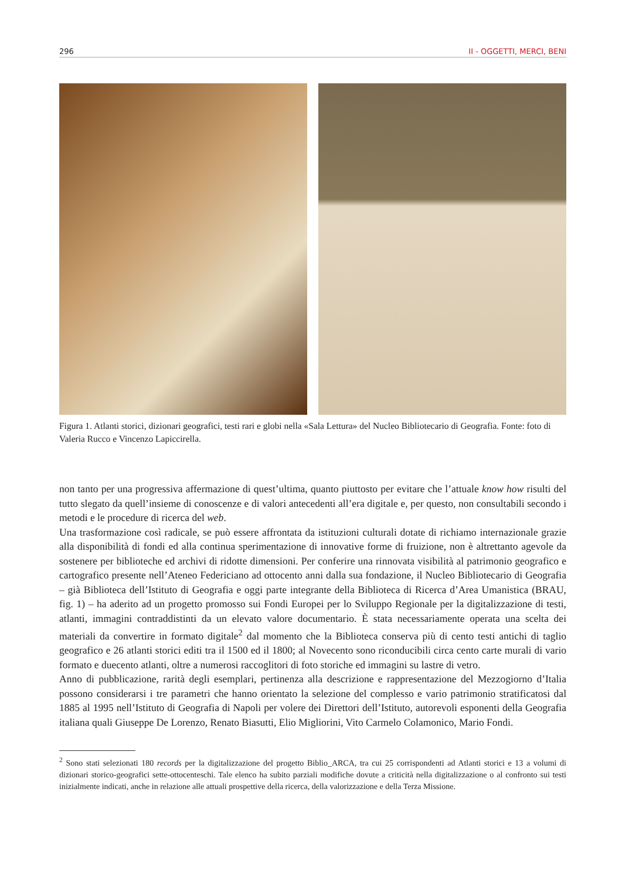296 II - OGGETTI, MERCI, BENI
Figura 1. Atlanti storici, dizionari geografici, testi rari e globi nella «Sala Lettura» del Nucleo Bibliotecario di Geografia. Fonte: foto di Valeria Rucco e Vincenzo Lapiccirella.
non tanto per una progressiva affermazione di quest’ultima, quanto piuttosto per evitare che l’attuale know how risulti del tutto slegato da quell’insieme di conoscenze e di valori antecedenti all’era digitale e, per questo, non consultabili secondo i metodi e le procedure di ricerca del web.
Una trasformazione così radicale, se può essere affrontata da istituzioni culturali dotate di richiamo internazionale grazie alla disponibilità di fondi ed alla continua sperimentazione di innovative forme di fruizione, non è altrettanto agevole da sostenere per biblioteche ed archivi di ridotte dimensioni. Per conferire una rinnovata visibilità al patrimonio geografico e cartografico presente nell’Ateneo Federiciano ad ottocento anni dalla sua fondazione, il Nucleo Bibliotecario di Geografia – già Biblioteca dell’Istituto di Geografia e oggi parte integrante della Biblioteca di Ricerca d’Area Umanistica (BRAU, fig. 1) – ha aderito ad un progetto promosso sui Fondi Europei per lo Sviluppo Regionale per la digitalizzazione di testi, atlanti, immagini contraddistinti da un elevato valore documentario. È stata necessariamente operata una scelta dei materiali da convertire in formato digitale<sup>2</sup> dal momento che la Biblioteca conserva più di cento testi antichi di taglio geografico e 26 atlanti storici editi tra il 1500 ed il 1800; al Novecento sono riconducibili circa cento carte murali di vario formato e duecento atlanti, oltre a numerosi raccoglitori di foto storiche ed immagini su lastre di vetro.
Anno di pubblicazione, rarità degli esemplari, pertinenza alla descrizione e rappresentazione del Mezzogiorno d’Italia possono considerarsi i tre parametri che hanno orientato la selezione del complesso e vario patrimonio stratificatosi dal 1885 al 1995 nell’Istituto di Geografia di Napoli per volere dei Direttori dell’Istituto, autorevoli esponenti della Geografia italiana quali Giuseppe De Lorenzo, Renato Biasutti, Elio Migliorini, Vito Carmelo Colamonico, Mario Fondi.
<sup>2</sup> Sono stati selezionati 180 records per la digitalizzazione del progetto Biblio_ARCA, tra cui 25 corrispondenti ad Atlanti storici e 13 a volumi di dizionari storico-geografici sette-ottocenteschi. Tale elenco ha subito parziali modifiche dovute a criticità nella digitalizzazione o al confronto sui testi inizialmente indicati, anche in relazione alle attuali prospettive della ricerca, della valorizzazione e della Terza Missione.